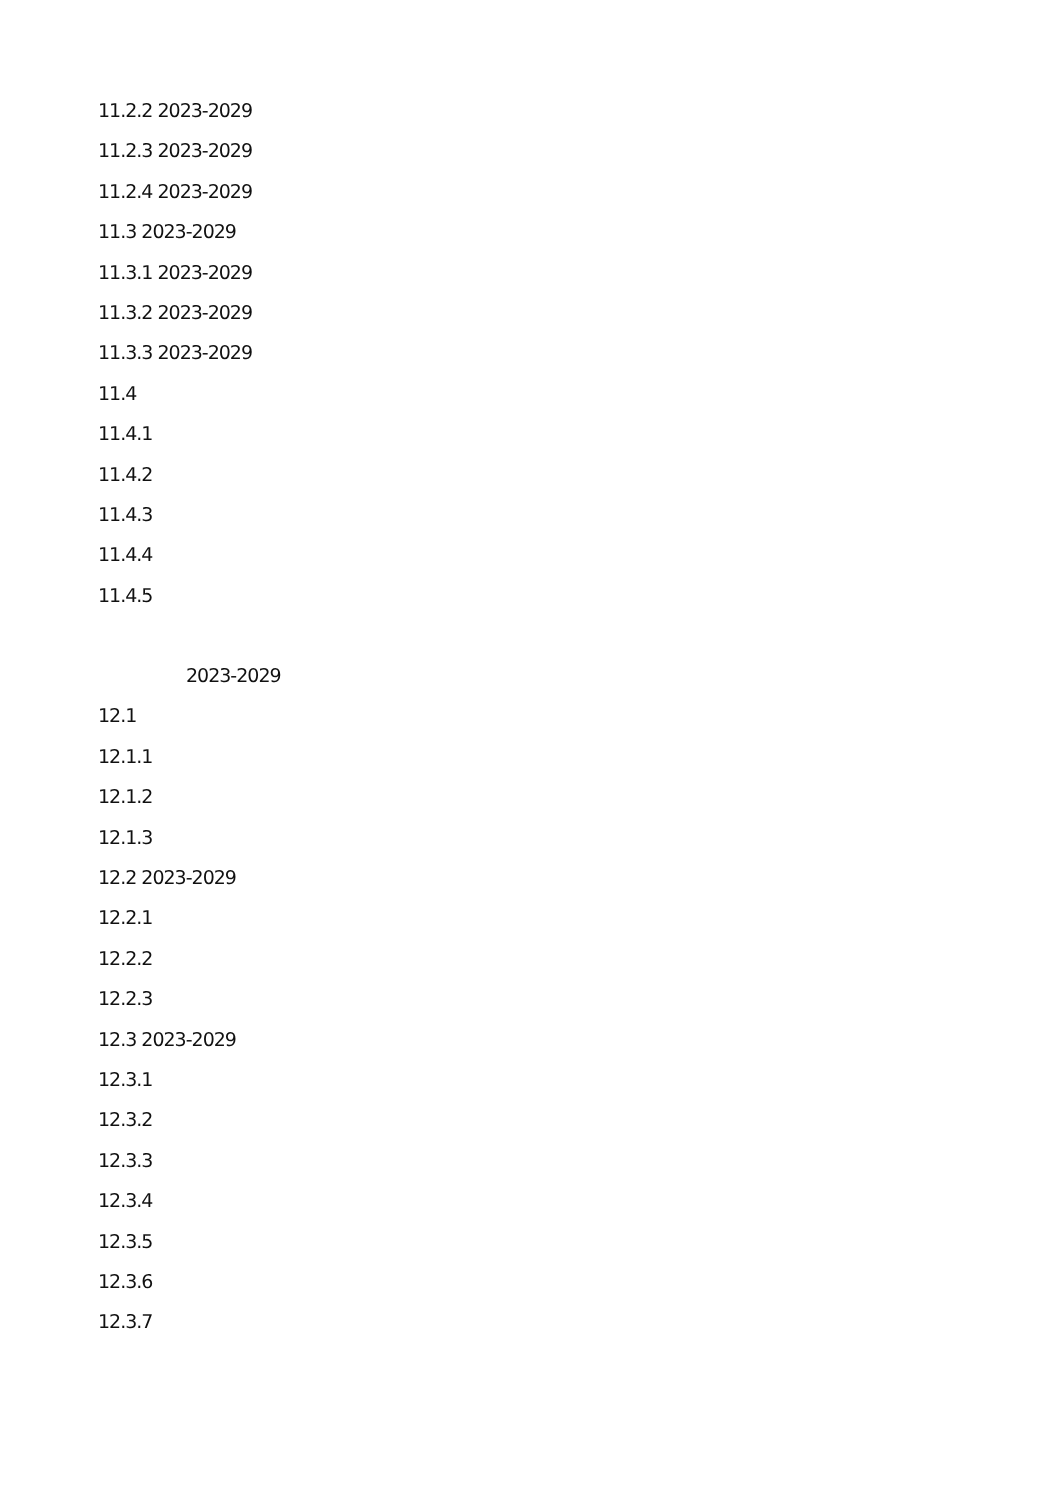11.2.2 2023-2029
11.2.3 2023-2029
11.2.4 2023-2029
11.3 2023-2029
11.3.1 2023-2029
11.3.2 2023-2029
11.3.3 2023-2029
11.4
11.4.1
11.4.2
11.4.3
11.4.4
11.4.5
2023-2029
12.1
12.1.1
12.1.2
12.1.3
12.2 2023-2029
12.2.1
12.2.2
12.2.3
12.3 2023-2029
12.3.1
12.3.2
12.3.3
12.3.4
12.3.5
12.3.6
12.3.7